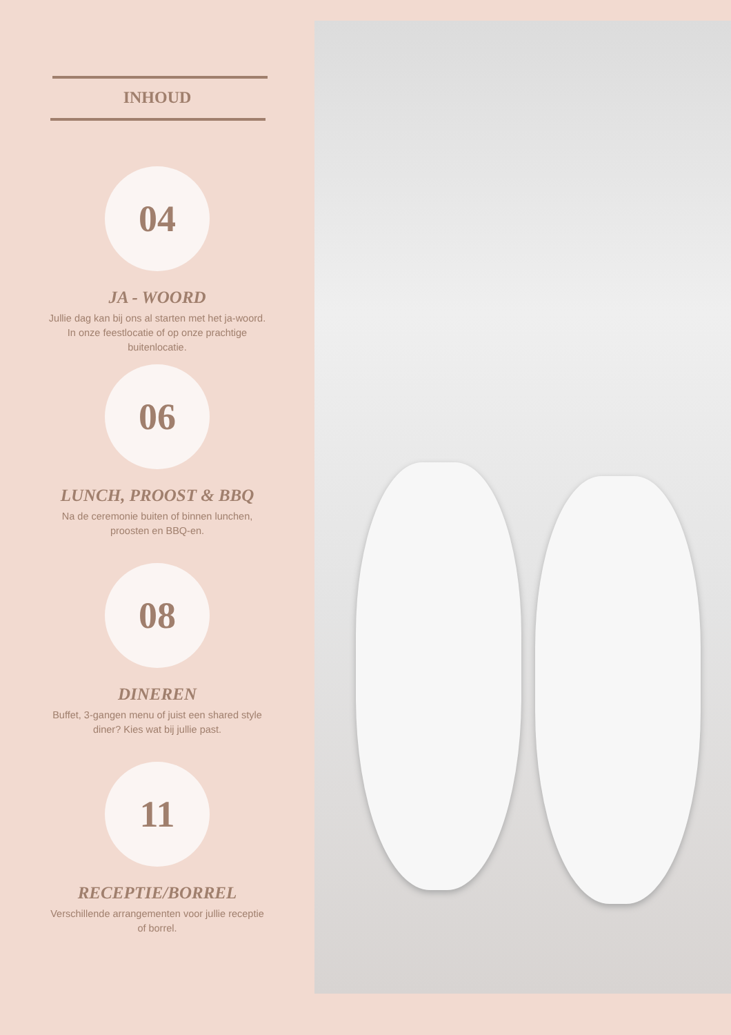INHOUD
04
JA - WOORD
Jullie dag kan bij ons al starten met het ja-woord. In onze feestlocatie of op onze prachtige buitenlocatie.
06
LUNCH, PROOST & BBQ
Na de ceremonie buiten of binnen lunchen, proosten en BBQ-en.
08
DINEREN
Buffet, 3-gangen menu of juist een shared style diner? Kies wat bij jullie past.
11
RECEPTIE/BORREL
Verschillende arrangementen voor jullie receptie of borrel.